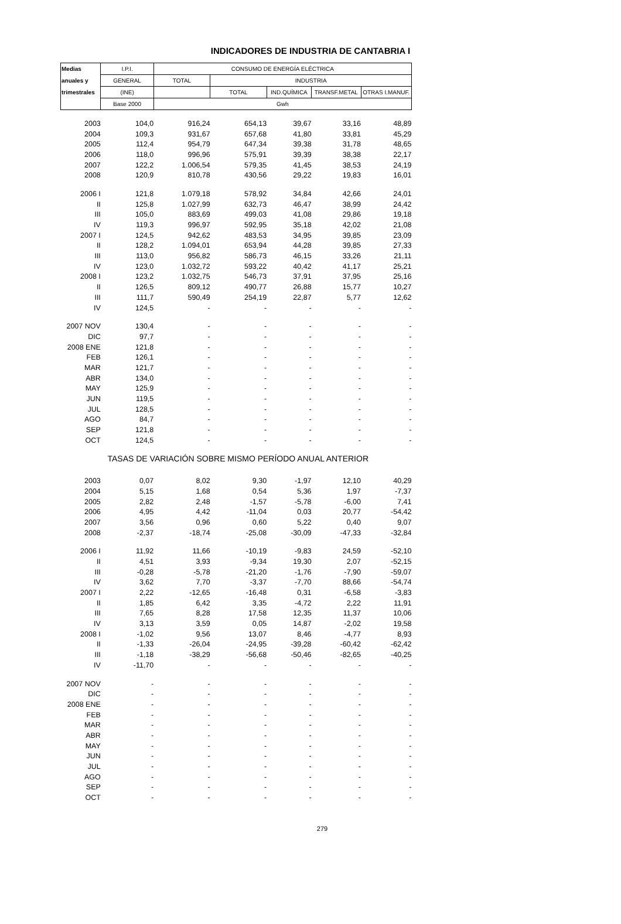INDICADORES DE INDUSTRIA DE CANTABRIA I
| Medias | I.P.I. | CONSUMO DE ENERGÍA ELÉCTRICA | | | | |
| --- | --- | --- | --- | --- | --- | --- |
| anuales y | GENERAL | TOTAL | INDUSTRIA | | | |
| trimestrales | (INE) | | TOTAL | IND.QUÍMICA | TRANSF.METAL | OTRAS I.MANUF. |
| | Base 2000 | Gwh | | | | |
| 2003 | 104,0 | 916,24 | 654,13 | 39,67 | 33,16 | 48,89 |
| 2004 | 109,3 | 931,67 | 657,68 | 41,80 | 33,81 | 45,29 |
| 2005 | 112,4 | 954,79 | 647,34 | 39,38 | 31,78 | 48,65 |
| 2006 | 118,0 | 996,96 | 575,91 | 39,39 | 38,38 | 22,17 |
| 2007 | 122,2 | 1.006,54 | 579,35 | 41,45 | 38,53 | 24,19 |
| 2008 | 120,9 | 810,78 | 430,56 | 29,22 | 19,83 | 16,01 |
| 2006 I | 121,8 | 1.079,18 | 578,92 | 34,84 | 42,66 | 24,01 |
| II | 125,8 | 1.027,99 | 632,73 | 46,47 | 38,99 | 24,42 |
| III | 105,0 | 883,69 | 499,03 | 41,08 | 29,86 | 19,18 |
| IV | 119,3 | 996,97 | 592,95 | 35,18 | 42,02 | 21,08 |
| 2007 I | 124,5 | 942,62 | 483,53 | 34,95 | 39,85 | 23,09 |
| II | 128,2 | 1.094,01 | 653,94 | 44,28 | 39,85 | 27,33 |
| III | 113,0 | 956,82 | 586,73 | 46,15 | 33,26 | 21,11 |
| IV | 123,0 | 1.032,72 | 593,22 | 40,42 | 41,17 | 25,21 |
| 2008 I | 123,2 | 1.032,75 | 546,73 | 37,91 | 37,95 | 25,16 |
| II | 126,5 | 809,12 | 490,77 | 26,88 | 15,77 | 10,27 |
| III | 111,7 | 590,49 | 254,19 | 22,87 | 5,77 | 12,62 |
| IV | 124,5 | - | - | - | - | - |
| 2007 NOV | 130,4 | - | - | - | - | - |
| DIC | 97,7 | - | - | - | - | - |
| 2008 ENE | 121,8 | - | - | - | - | - |
| FEB | 126,1 | - | - | - | - | - |
| MAR | 121,7 | - | - | - | - | - |
| ABR | 134,0 | - | - | - | - | - |
| MAY | 125,9 | - | - | - | - | - |
| JUN | 119,5 | - | - | - | - | - |
| JUL | 128,5 | - | - | - | - | - |
| AGO | 84,7 | - | - | - | - | - |
| SEP | 121,8 | - | - | - | - | - |
| OCT | 124,5 | - | - | - | - | - |
| TASAS DE VARIACIÓN SOBRE MISMO PERÍODO ANUAL ANTERIOR | | | | | | |
| 2003 | 0,07 | 8,02 | 9,30 | -1,97 | 12,10 | 40,29 |
| 2004 | 5,15 | 1,68 | 0,54 | 5,36 | 1,97 | -7,37 |
| 2005 | 2,82 | 2,48 | -1,57 | -5,78 | -6,00 | 7,41 |
| 2006 | 4,95 | 4,42 | -11,04 | 0,03 | 20,77 | -54,42 |
| 2007 | 3,56 | 0,96 | 0,60 | 5,22 | 0,40 | 9,07 |
| 2008 | -2,37 | -18,74 | -25,08 | -30,09 | -47,33 | -32,84 |
| 2006 I | 11,92 | 11,66 | -10,19 | -9,83 | 24,59 | -52,10 |
| II | 4,51 | 3,93 | -9,34 | 19,30 | 2,07 | -52,15 |
| III | -0,28 | -5,78 | -21,20 | -1,76 | -7,90 | -59,07 |
| IV | 3,62 | 7,70 | -3,37 | -7,70 | 88,66 | -54,74 |
| 2007 I | 2,22 | -12,65 | -16,48 | 0,31 | -6,58 | -3,83 |
| II | 1,85 | 6,42 | 3,35 | -4,72 | 2,22 | 11,91 |
| III | 7,65 | 8,28 | 17,58 | 12,35 | 11,37 | 10,06 |
| IV | 3,13 | 3,59 | 0,05 | 14,87 | -2,02 | 19,58 |
| 2008 I | -1,02 | 9,56 | 13,07 | 8,46 | -4,77 | 8,93 |
| II | -1,33 | -26,04 | -24,95 | -39,28 | -60,42 | -62,42 |
| III | -1,18 | -38,29 | -56,68 | -50,46 | -82,65 | -40,25 |
| IV | -11,70 | - | - | - | - | - |
| 2007 NOV | - | - | - | - | - | - |
| DIC | - | - | - | - | - | - |
| 2008 ENE | - | - | - | - | - | - |
| FEB | - | - | - | - | - | - |
| MAR | - | - | - | - | - | - |
| ABR | - | - | - | - | - | - |
| MAY | - | - | - | - | - | - |
| JUN | - | - | - | - | - | - |
| JUL | - | - | - | - | - | - |
| AGO | - | - | - | - | - | - |
| SEP | - | - | - | - | - | - |
| OCT | - | - | - | - | - | - |
279